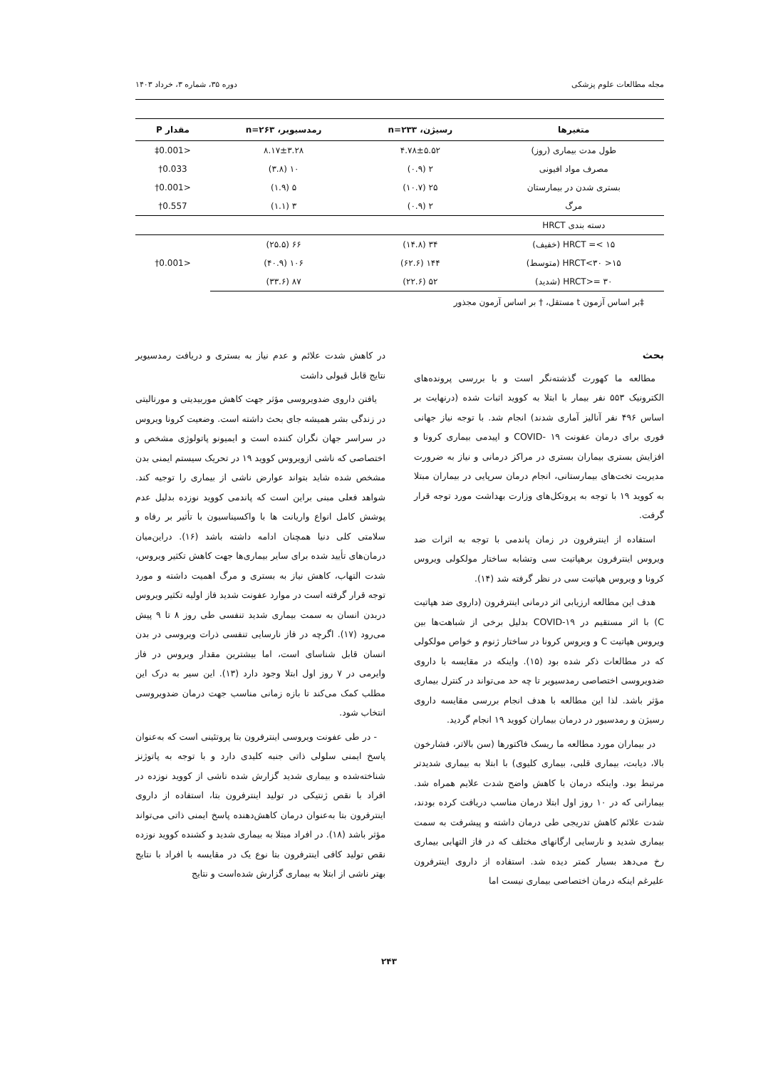مجله مطالعات علوم پزشکی دوره ۳۵، شماره ۳، خرداد ۱۴۰۳
| متغیرها | رسیژن، n=۲۳۳ | رمدسیویر، n=۲۶۳ | مقدار P |
| --- | --- | --- | --- |
| طول مدت بیماری (روز) | ۴.۷۸±۵.۵۲ | ۸.۱۷±۳.۲۸ | <0.001‡ |
| مصرف مواد افیونی | ۲ (۰.۹) | ۱۰ (۳.۸) | 0.033† |
| بستری شدن در بیمارستان | ۲۵ (۱۰.۷) | ۵ (۱.۹) | <0.001† |
| مرگ | ۲ (۰.۹) | ۳ (۱.۱) | 0.557† |
| دسته بندی HRCT | | | |
| ۱۵ >= HRCT (خفیف) | ۳۴ (۱۴.۸) | ۶۶ (۲۵.۵) | <0.001† |
| ۱۵< HRCT<۳۰ (متوسط) | ۱۴۴ (۶۲.۶) | ۱۰۶ (۴۰.۹) | |
| ۳۰ =<HRCT (شدید) | ۵۲ (۲۲.۶) | ۸۷ (۳۳.۶) | |
‡بر اساس آزمون t مستقل، † بر اساس آزمون مجذور
بحث
مطالعه ما کهورت گذشته‌نگر است و با بررسی پرونده‌های الکترونیک ۵۵۳ نفر بیمار با ابتلا به کووید اثبات شده (درنهایت بر اساس ۴۹۶ نفر آنالیز آماری شدند) انجام شد. با توجه نیاز جهانی فوری برای درمان عفونت COVID- ۱۹ و اپیدمی بیماری کرونا و افزایش بستری بیماران بستری در مراکز درمانی و نیاز به ضرورت مدیریت تخت‌های بیمارستانی، انجام درمان سرپایی در بیماران مبتلا به کووید ۱۹ با توجه به پروتکل‌های وزارت بهداشت مورد توجه قرار گرفت.
استفاده از اینترفرون در زمان پاندمی با توجه به اثرات ضد ویروس اینترفرون برهپاتیت سی وتشابه ساختار مولکولی ویروس کرونا و ویروس هپاتیت سی در نظر گرفته شد (۱۴).
هدف این مطالعه ارزیابی اثر درمانی اینترفرون (داروی ضد هپاتیت C) با اثر مستقیم در COVID-۱۹ بدلیل برخی از شباهت‌ها بین ویروس هپاتیت C و ویروس کرونا در ساختار ژنوم و خواص مولکولی که در مطالعات ذکر شده بود (۱۵). واینکه در مقایسه با داروی ضدویروسی اختصاصی رمدسیویر تا چه حد می‌تواند در کنترل بیماری مؤثر باشد. لذا این مطالعه با هدف انجام بررسی مقایسه داروی رسیژن و رمدسیور در درمان بیماران کووید ۱۹ انجام گردید.
در بیماران مورد مطالعه ما ریسک فاکتورها (سن بالاتر، فشارخون بالا، دیابت، بیماری قلبی، بیماری کلیوی) با ابتلا به بیماری شدیدتر مرتبط بود. واینکه درمان با کاهش واضح شدت علایم همراه شد. بیمارانی که در ۱۰ روز اول ابتلا درمان مناسب دریافت کرده بودند، شدت علائم کاهش تدریجی طی درمان داشته و پیشرفت به سمت بیماری شدید و نارسایی ارگانهای مختلف که در فاز التهابی بیماری رخ می‌دهد بسیار کمتر دیده شد. استفاده از داروی اینترفرون علیرغم اینکه درمان اختصاصی بیماری نیست اما
در کاهش شدت علائم و عدم نیاز به بستری و دریافت رمدسیویر نتایج قابل قبولی داشت
یافتن داروی ضدویروسی مؤثر جهت کاهش موربیدیتی و مورتالیتی در زندگی بشر همیشه جای بحث داشته است. وضعیت کرونا ویروس در سراسر جهان نگران کننده است و ایمیونو پاتولوژی مشخص و اختصاصی که ناشی ازویروس کووید ۱۹ در تحریک سیستم ایمنی بدن مشخص شده شاید بتواند عوارض ناشی از بیماری را توجیه کند. شواهد فعلی مبنی براین است که پاندمی کووید نوزده بدلیل عدم پوشش کامل انواع واریانت ها با واکسیناسیون با تأثیر بر رفاه و سلامتی کلی دنیا همچنان ادامه داشته باشد (۱۶). دراین‌میان درمان‌های تأیید شده برای سایر بیماری‌ها جهت کاهش تکثیر ویروس، شدت التهاب، کاهش نیاز به بستری و مرگ اهمیت داشته و مورد توجه قرار گرفته است در موارد عفونت شدید فاز اولیه تکثیر ویروس دربدن انسان به سمت بیماری شدید تنفسی طی روز ۸ تا ۹ پیش می‌رود (۱۷). اگرچه در فاز نارسایی تنفسی ذرات ویروسی در بدن انسان قابل شناسای است، اما بیشترین مقدار ویروس در فاز وایرمی در ۷ روز اول ابتلا وجود دارد (۱۳). این سیر به درک این مطلب کمک می‌کند تا بازه زمانی مناسب جهت درمان ضدویروسی انتخاب شود.
- در طی عفونت ویروسی اینترفرون بتا پروتئینی است که به‌عنوان پاسخ ایمنی سلولی ذاتی جنبه کلیدی دارد و با توجه به پاتوژنز شناخته‌شده و بیماری شدید گزارش شده ناشی از کووید نوزده در افراد با نقص ژنتیکی در تولید اینترفرون بتا، استفاده از داروی اینترفرون بتا به‌عنوان درمان کاهش‌دهنده پاسخ ایمنی ذاتی می‌تواند مؤثر باشد (۱۸). در افراد مبتلا به بیماری شدید و کشنده کووید نوزده نقص تولید کافی اینترفرون بتا نوع یک در مقایسه با افراد با نتایج بهتر ناشی از ابتلا به بیماری گزارش شده‌است و نتایج
۲۴۳